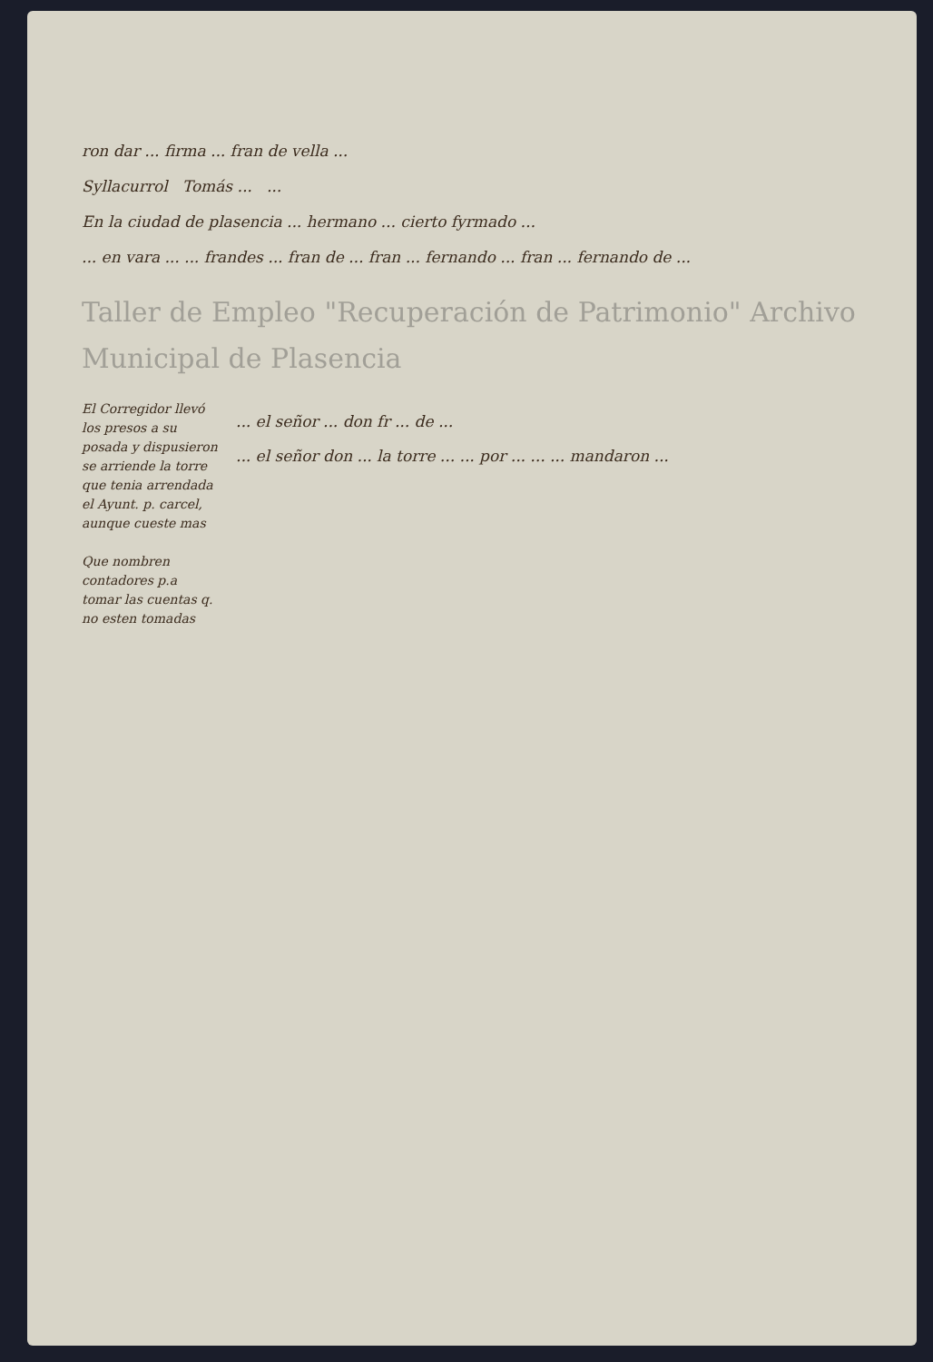ron dar ... firma ... fran de vella ...
Syllacurrol Tomás ... ...
En la ciudad de plasencia ... hermano ... cierto fyrmado ...
... en vara ... ... frandes ... fran de ... fran ... fernando ... fran ... fernando de ...
Taller de Empleo "Recuperación de Patrimonio" Archivo Municipal de Plasencia
El Corregidor llevó los presos a su posada y dispusieron se arriende la torre que tenia arrendada el Ayunt. p. carcel, aunque cueste mas
Que nombren contadores p.a tomar las cuentas q. no esten tomadas
... el señor ... don fr ... de ...
... el señor don ... la torre ... ... por ... ... ... mandaron ...